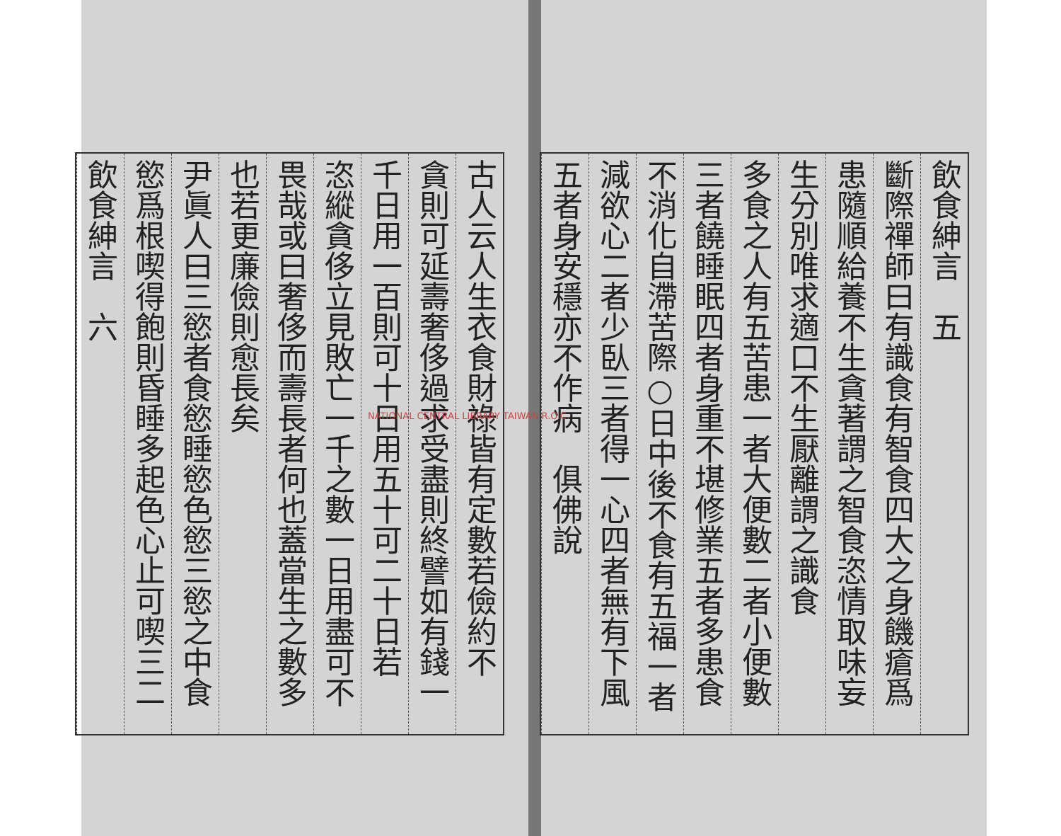飲食紳言　五
斷際禪師曰有識食有智食四大之身饑瘡爲
患隨順給養不生貪著謂之智食恣情取味妄
生分別唯求適口不生厭離謂之識食
多食之人有五苦患一者大便數二者小便數
三者饒睡眠四者身重不堪修業五者多患食
不消化自滯苦際○日中後不食有五福一者
減欲心二者少臥三者得一心四者無有下風
五者身安穩亦不作病　俱佛說
古人云人生衣食財祿皆有定數若儉約不
貪則可延壽奢侈過求受盡則終譬如有錢一
千日用一百則可十日用五十可二十日若
恣縱貪侈立見敗亡一千之數一日用盡可不
畏哉或曰奢侈而壽長者何也蓋當生之數多
也若更廉儉則愈長矣
尹眞人曰三慾者食慾睡慾色慾三慾之中食
慾爲根喫得飽則昏睡多起色心止可喫三二
飲食紳言　六
NATIONAL CENTRAL LIBRARY TAIWAN R.O.C.